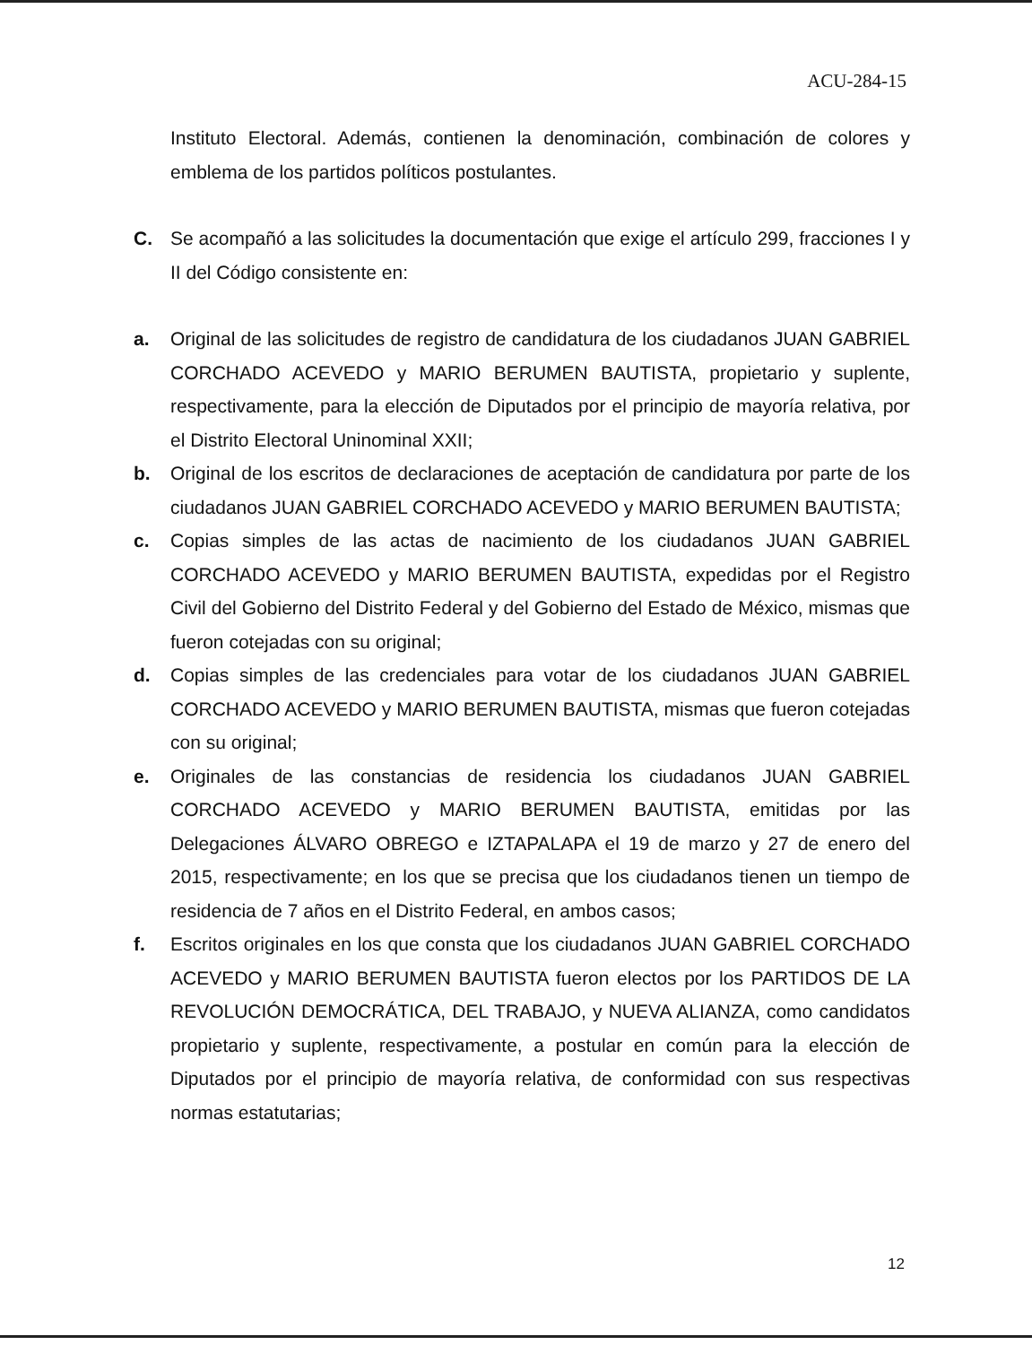ACU-284-15
Instituto Electoral. Además, contienen la denominación, combinación de colores y emblema de los partidos políticos postulantes.
C. Se acompañó a las solicitudes la documentación que exige el artículo 299, fracciones I y II del Código consistente en:
a. Original de las solicitudes de registro de candidatura de los ciudadanos JUAN GABRIEL CORCHADO ACEVEDO y MARIO BERUMEN BAUTISTA, propietario y suplente, respectivamente, para la elección de Diputados por el principio de mayoría relativa, por el Distrito Electoral Uninominal XXII;
b. Original de los escritos de declaraciones de aceptación de candidatura por parte de los ciudadanos JUAN GABRIEL CORCHADO ACEVEDO y MARIO BERUMEN BAUTISTA;
c. Copias simples de las actas de nacimiento de los ciudadanos JUAN GABRIEL CORCHADO ACEVEDO y MARIO BERUMEN BAUTISTA, expedidas por el Registro Civil del Gobierno del Distrito Federal y del Gobierno del Estado de México, mismas que fueron cotejadas con su original;
d. Copias simples de las credenciales para votar de los ciudadanos JUAN GABRIEL CORCHADO ACEVEDO y MARIO BERUMEN BAUTISTA, mismas que fueron cotejadas con su original;
e. Originales de las constancias de residencia los ciudadanos JUAN GABRIEL CORCHADO ACEVEDO y MARIO BERUMEN BAUTISTA, emitidas por las Delegaciones ÁLVARO OBREGO e IZTAPALAPA el 19 de marzo y 27 de enero del 2015, respectivamente; en los que se precisa que los ciudadanos tienen un tiempo de residencia de 7 años en el Distrito Federal, en ambos casos;
f. Escritos originales en los que consta que los ciudadanos JUAN GABRIEL CORCHADO ACEVEDO y MARIO BERUMEN BAUTISTA fueron electos por los PARTIDOS DE LA REVOLUCIÓN DEMOCRÁTICA, DEL TRABAJO, y NUEVA ALIANZA, como candidatos propietario y suplente, respectivamente, a postular en común para la elección de Diputados por el principio de mayoría relativa, de conformidad con sus respectivas normas estatutarias;
12